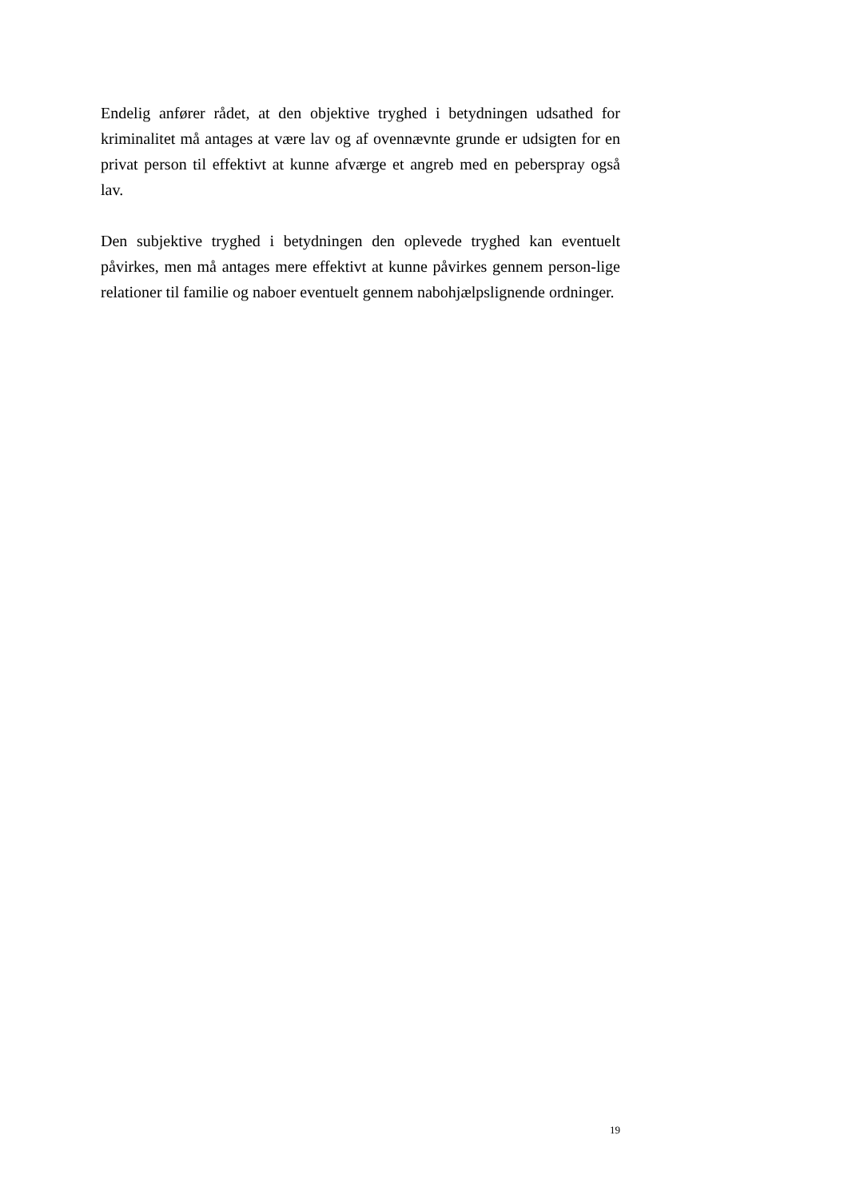Endelig anfører rådet, at den objektive tryghed i betydningen udsathed for kriminalitet må antages at være lav og af ovennævnte grunde er udsigten for en privat person til effektivt at kunne afværge et angreb med en peberspray også lav.
Den subjektive tryghed i betydningen den oplevede tryghed kan eventuelt påvirkes, men må antages mere effektivt at kunne påvirkes gennem person-lige relationer til familie og naboer eventuelt gennem nabohjælpslignende ordninger.
19